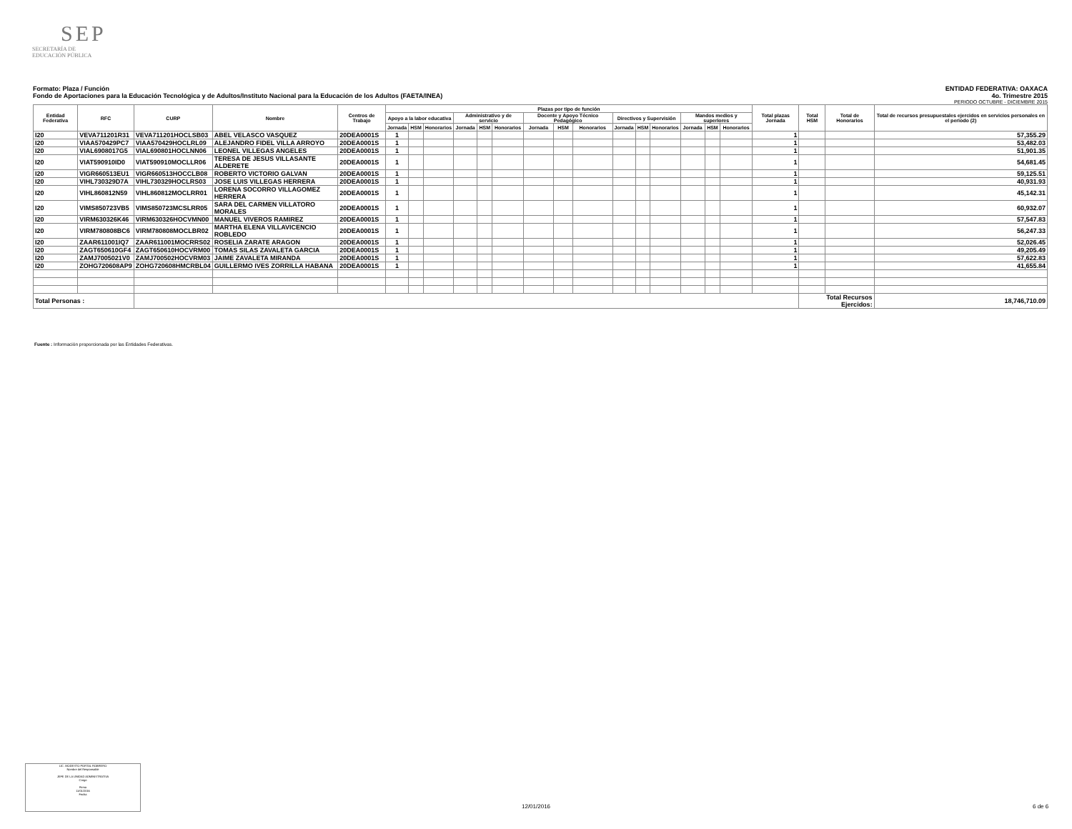SEP
SECRETARÍA DE
EDUCACIÓN PÚBLICA
Formato: Plaza / Función ENTIDAD FEDERATIVA: OAXACA
Fondo de Aportaciones para la Educación Tecnológica y de Adultos/Instituto Nacional para la Educación de los Adultos (FAETA/INEA) 4o. Trimestre 2015
PERIODO OCTUBRE - DICIEMBRE 2015
| Entidad Federativa | RFC | CURP | Nombre | Centros de Trabajo | Plazas por tipo de función | | | | | | | | | | | | | | | Total plazas Jornada | Total HSM | Total de Honorarios | Total de recursos presupuestales ejercidos en servicios personales en el periodo (2) |
| --- | --- | --- | --- | --- | --- | --- | --- | --- | --- | --- | --- | --- | --- | --- | --- | --- | --- | --- | --- | --- | --- | --- | --- |
| | | | | | Apoyo a la labor educativa | | | Administrativo y de servicio | | | Docente y Apoyo Técnico Pedagógico | | | Directivos y Supervisión | | | Mandos medios y superiores | | | | | | |
| | | | | | Jornada | HSM | Honorarios | Jornada | HSM | Honorarios | Jornada | HSM | Honorarios | Jornada | HSM | Honorarios | Jornada | HSM | Honorarios | | | | |
| I20 | VEVA711201R31 | VEVA711201HOCLSB03 | ABEL VELASCO VASQUEZ | 20DEA0001S | 1 | | | | | | | | | | | | | | | 1 | | | 57,355.29 |
| I20 | VIAA570429PC7 | VIAA570429HOCLRL09 | ALEJANDRO FIDEL VILLA ARROYO | 20DEA0001S | 1 | | | | | | | | | | | | | | | 1 | | | 53,482.03 |
| I20 | VIAL6908017G5 | VIAL690801HOCLNN06 | LEONEL VILLEGAS ANGELES | 20DEA0001S | 1 | | | | | | | | | | | | | | | 1 | | | 51,901.35 |
| I20 | VIAT590910ID0 | VIAT590910MOCLLR06 | TERESA DE JESUS VILLASANTE ALDERETE | 20DEA0001S | 1 | | | | | | | | | | | | | | | 1 | | | 54,681.45 |
| I20 | VIGR660513EU1 | VIGR660513HOCCLB08 | ROBERTO VICTORIO GALVAN | 20DEA0001S | 1 | | | | | | | | | | | | | | | 1 | | | 59,125.51 |
| I20 | VIHL730329D7A | VIHL730329HOCLRS03 | JOSE LUIS VILLEGAS HERRERA | 20DEA0001S | 1 | | | | | | | | | | | | | | | 1 | | | 40,931.93 |
| I20 | VIHL860812N59 | VIHL860812MOCLRR01 | LORENA SOCORRO VILLAGOMEZ HERRERA | 20DEA0001S | 1 | | | | | | | | | | | | | | | 1 | | | 45,142.31 |
| I20 | VIMS850723VB5 | VIMS850723MCSLRR05 | SARA DEL CARMEN VILLATORO MORALES | 20DEA0001S | 1 | | | | | | | | | | | | | | | 1 | | | 60,932.07 |
| I20 | VIRM630326K46 | VIRM630326HOCVMN00 | MANUEL VIVEROS RAMIREZ | 20DEA0001S | 1 | | | | | | | | | | | | | | | 1 | | | 57,547.83 |
| I20 | VIRM780808BC6 | VIRM780808MOCLBR02 | MARTHA ELENA VILLAVICENCIO ROBLEDO | 20DEA0001S | 1 | | | | | | | | | | | | | | | 1 | | | 56,247.33 |
| I20 | ZAAR611001IQ7 | ZAAR611001MOCRRS02 | ROSELIA ZARATE ARAGON | 20DEA0001S | 1 | | | | | | | | | | | | | | | 1 | | | 52,026.45 |
| I20 | ZAGT650610GF4 | ZAGT650610HOCVRM00 | TOMAS SILAS ZAVALETA GARCIA | 20DEA0001S | 1 | | | | | | | | | | | | | | | 1 | | | 49,205.49 |
| I20 | ZAMJ7005021V0 | ZAMJ700502HOCVRM03 | JAIME ZAVALETA MIRANDA | 20DEA0001S | 1 | | | | | | | | | | | | | | | 1 | | | 57,622.83 |
| I20 | ZOHG720608AP9 | ZOHG720608HMCRBL04 | GUILLERMO IVES ZORRILLA HABANA | 20DEA0001S | 1 | | | | | | | | | | | | | | | 1 | | | 41,655.84 |
| Total Personas : | | | | | | | | | | | | | | | | | | | | | Total Recursos Ejercidos: | | 18,746,710.09 |
Fuente : Información proporcionada por las Entidades Federativas.
LIC. MODESTO PORTAL ROBRERO
Nombre del Responsable
JEFE DE LA UNIDAD ADMINISTRATIVA
Cargo
Firma
11/01/2016
Fecha
12/01/2016 6 de 6